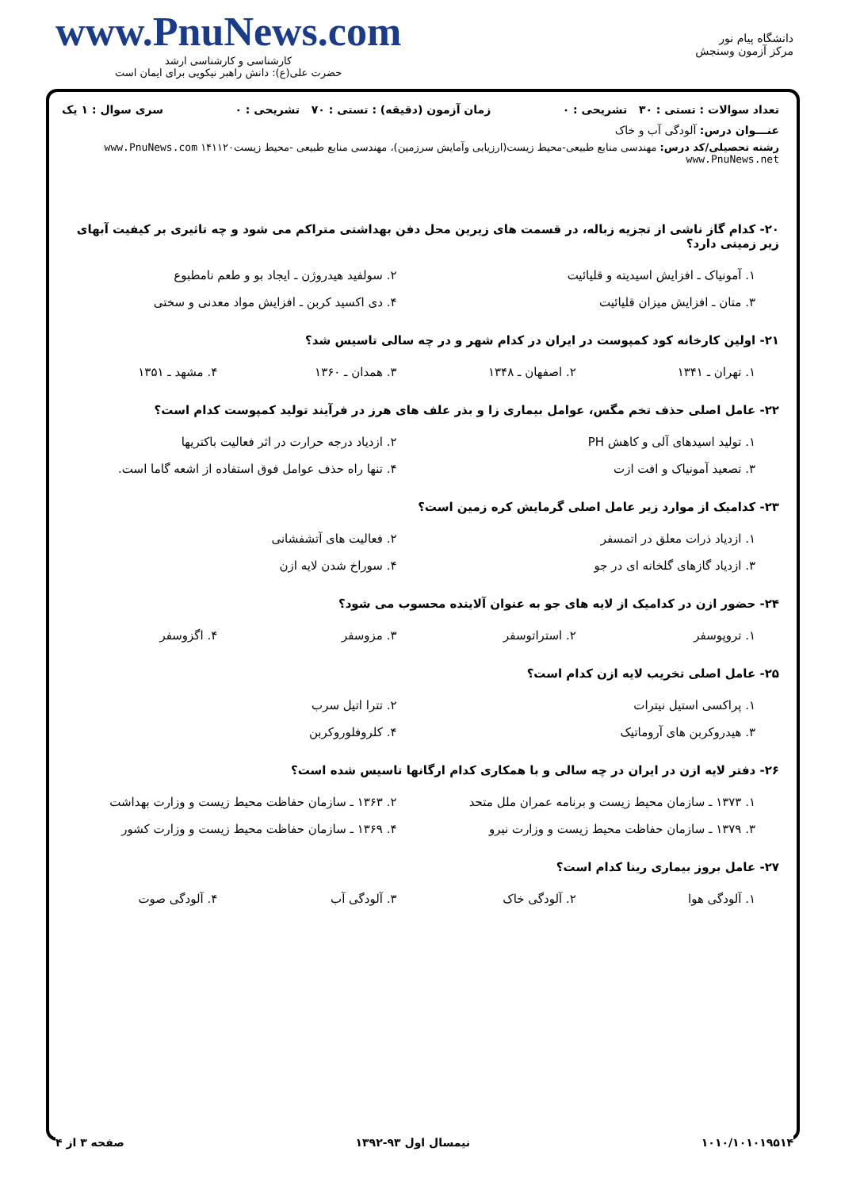www.PnuNews.com
کارشناسی و کارشناسی ارشد
حضرت علی(ع): دانش راهبر نیکویی برای ایمان است
دانشگاه پیام نور
مرکز آزمون وسنجش
تعداد سوالات : تستی : ۳۰ تشریحی : ۰ زمان آزمون (دقیقه) : تستی : ۷۰ تشریحی : ۰ سری سوال : ۱ یک
عنـــوان درس: آلودگی آب و خاک
رشته تحصیلی/کد درس: مهندسی منابع طبیعی-محیط زیست(ارزیابی وآمایش سرزمین)، مهندسی منابع طبیعی -محیط زیست۱۴۱۱۲۰ www.PnuNews.com www.PnuNews.net
۲۰- کدام گاز ناشی از تجزیه زباله، در قسمت های زیرین محل دفن بهداشتی متراکم می شود و چه تاثیری بر کیفیت آبهای زیر زمینی دارد؟
۱. آمونیاک ـ افزایش اسیدیته و قلیائیت ۲. سولفید هیدروژن ـ ایجاد بو و طعم نامطبوع ۳. متان ـ افزایش میزان قلیائیت ۴. دی اکسید کربن ـ افزایش مواد معدنی و سختی
۲۱- اولین کارخانه کود کمپوست در ایران در کدام شهر و در چه سالی تاسیس شد؟
۱. تهران ـ ۱۳۴۱ ۲. اصفهان ـ ۱۳۴۸ ۳. همدان ـ ۱۳۶۰ ۴. مشهد ـ ۱۳۵۱
۲۲- عامل اصلی حذف تخم مگس، عوامل بیماری زا و بذر علف های هرز در فرآیند تولید کمپوست کدام است؟
۱. تولید اسیدهای آلی و کاهش PH ۲. ازدیاد درجه حرارت در اثر فعالیت باکتریها ۳. تصعید آمونیاک و افت ازت ۴. تنها راه حذف عوامل فوق استفاده از اشعه گاما است.
۲۳- کدامیک از موارد زیر عامل اصلی گرمایش کره زمین است؟
۱. ازدیاد ذرات معلق در اتمسفر ۲. فعالیت های آتشفشانی ۳. ازدیاد گازهای گلخانه ای در جو ۴. سوراخ شدن لایه ازن
۲۴- حضور ازن در کدامیک از لایه های جو به عنوان آلاینده محسوب می شود؟
۱. تروپوسفر ۲. استراتوسفر ۳. مزوسفر ۴. اگزوسفر
۲۵- عامل اصلی تخریب لایه ازن کدام است؟
۱. پراکسی استیل نیترات ۲. تترا اتیل سرب ۳. هیدروکربن های آروماتیک ۴. کلروفلوروکربن
۲۶- دفتر لایه ازن در ایران در چه سالی و با همکاری کدام ارگانها تاسیس شده است؟
۱. ۱۳۷۳ ـ سازمان محیط زیست و برنامه عمران ملل متحد ۲. ۱۳۶۳ ـ سازمان حفاظت محیط زیست و وزارت بهداشت ۳. ۱۳۷۹ ـ سازمان حفاظت محیط زیست و وزارت نیرو ۴. ۱۳۶۹ ـ سازمان حفاظت محیط زیست و وزارت کشور
۲۷- عامل بروز بیماری رینا کدام است؟
۱. آلودگی هوا ۲. آلودگی خاک ۳. آلودگی آب ۴. آلودگی صوت
۱۰۱۰/۱۰۱۰۱۹۵۱۴ نیمسال اول ۹۳-۱۳۹۲ صفحه ۳ از ۴